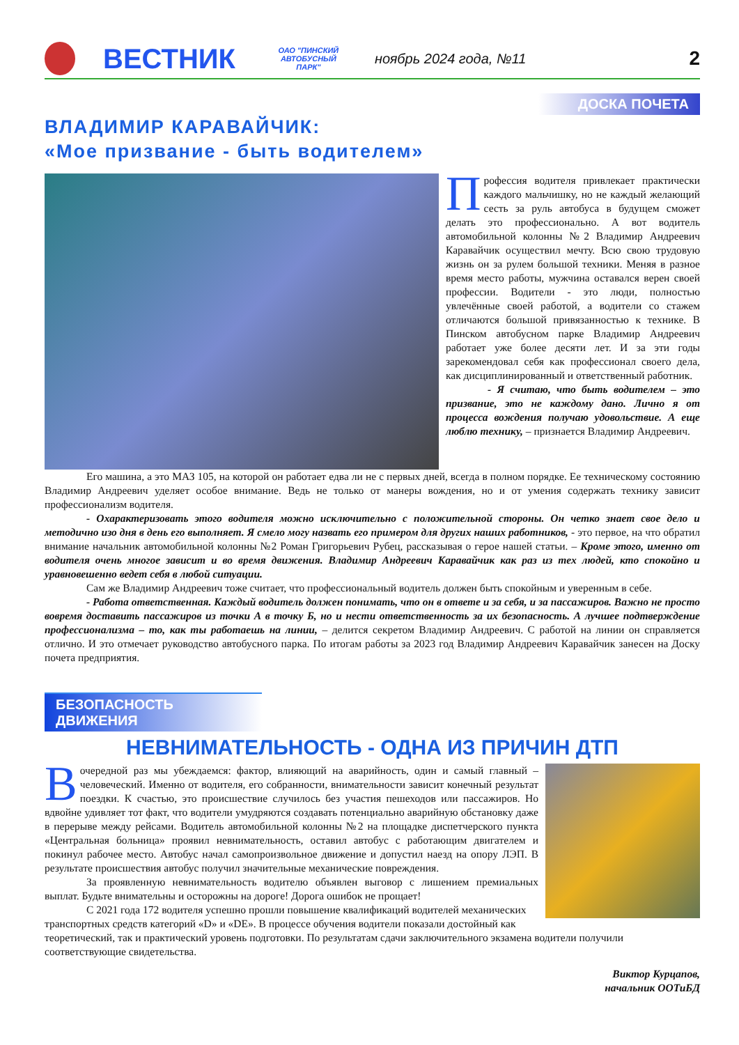ВЕСТНИК
ОАО "ПИНСКИЙ АВТОБУСНЫЙ ПАРК"
ноябрь 2024 года, №11
2
ДОСКА ПОЧЕТА
ВЛАДИМИР КАРАВАЙЧИК:
«Мое призвание - быть водителем»
Профессия водителя привлекает практически каждого мальчишку, но не каждый желающий сесть за руль автобуса в будущем сможет делать это профессионально. А вот водитель автомобильной колонны №2 Владимир Андреевич Каравайчик осуществил мечту. Всю свою трудовую жизнь он за рулем большой техники. Меняя в разное время место работы, мужчина оставался верен своей профессии. Водители - это люди, полностью увлечённые своей работой, а водители со стажем отличаются большой привязанностью к технике. В Пинском автобусном парке Владимир Андреевич работает уже более десяти лет. И за эти годы зарекомендовал себя как профессионал своего дела, как дисциплинированный и ответственный работник.
- Я считаю, что быть водителем – это призвание, это не каждому дано. Лично я от процесса вождения получаю удовольствие. А еще люблю технику, – признается Владимир Андреевич.
Его машина, а это МАЗ 105, на которой он работает едва ли не с первых дней, всегда в полном порядке. Ее техническому состоянию Владимир Андреевич уделяет особое внимание. Ведь не только от манеры вождения, но и от умения содержать технику зависит профессионализм водителя.
- Охарактеризовать этого водителя можно исключительно с положительной стороны. Он четко знает свое дело и методично изо дня в день его выполняет. Я смело могу назвать его примером для других наших работников, - это первое, на что обратил внимание начальник автомобильной колонны №2 Роман Григорьевич Рубец, рассказывая о герое нашей статьи. – Кроме этого, именно от водителя очень многое зависит и во время движения. Владимир Андреевич Каравайчик как раз из тех людей, кто спокойно и уравновешенно ведет себя в любой ситуации.
Сам же Владимир Андреевич тоже считает, что профессиональный водитель должен быть спокойным и уверенным в себе.
- Работа ответственная. Каждый водитель должен понимать, что он в ответе и за себя, и за пассажиров. Важно не просто вовремя доставить пассажиров из точки А в точку Б, но и нести ответственность за их безопасность. А лучшее подтверждение профессионализма – то, как ты работаешь на линии, – делится секретом Владимир Андреевич. С работой на линии он справляется отлично. И это отмечает руководство автобусного парка. По итогам работы за 2023 год Владимир Андреевич Каравайчик занесен на Доску почета предприятия.
БЕЗОПАСНОСТЬ ДВИЖЕНИЯ
НЕВНИМАТЕЛЬНОСТЬ - ОДНА ИЗ ПРИЧИН ДТП
В очередной раз мы убеждаемся: фактор, влияющий на аварийность, один и самый главный – человеческий. Именно от водителя, его собранности, внимательности зависит конечный результат поездки. К счастью, это происшествие случилось без участия пешеходов или пассажиров. Но вдвойне удивляет тот факт, что водители умудряются создавать потенциально аварийную обстановку даже в перерыве между рейсами. Водитель автомобильной колонны №2 на площадке диспетчерского пункта «Центральная больница» проявил невнимательность, оставил автобус с работающим двигателем и покинул рабочее место. Автобус начал самопроизвольное движение и допустил наезд на опору ЛЭП. В результате происшествия автобус получил значительные механические повреждения.
За проявленную невнимательность водителю объявлен выговор с лишением премиальных выплат. Будьте внимательны и осторожны на дороге! Дорога ошибок не прощает!
С 2021 года 172 водителя успешно прошли повышение квалификаций водителей механических транспортных средств категорий «D» и «DE». В процессе обучения водители показали достойный как теоретический, так и практический уровень подготовки. По результатам сдачи заключительного экзамена водители получили соответствующие свидетельства.
Виктор Курцапов,
начальник ООТиБД